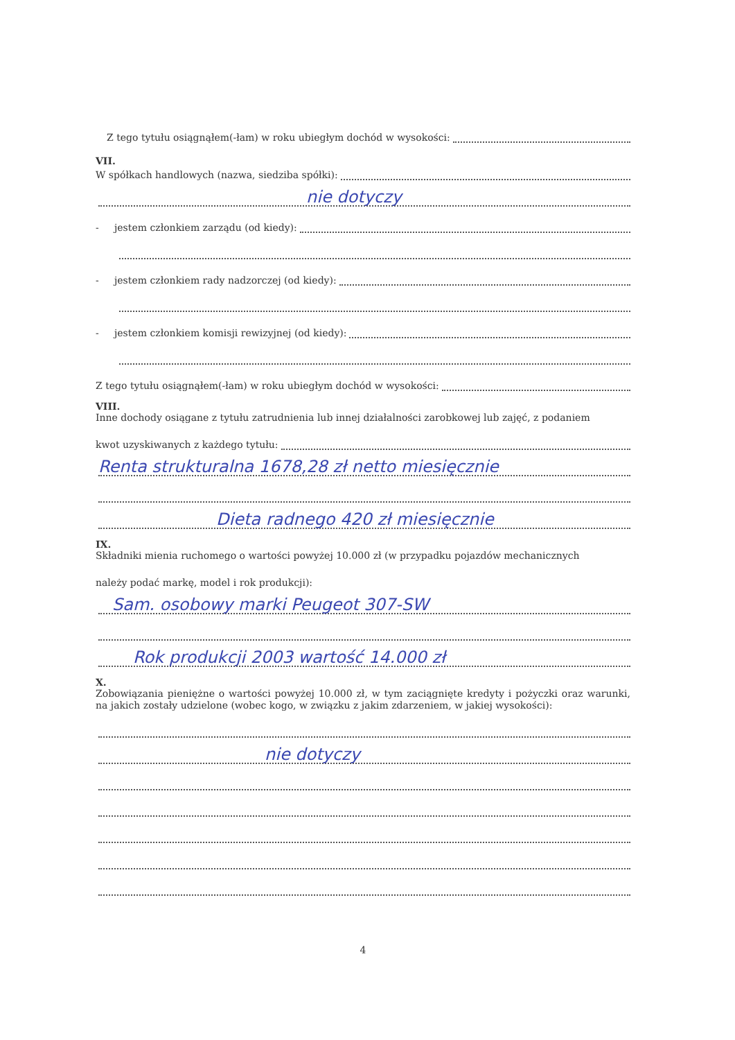Z tego tytułu osiągnąłem(-łam) w roku ubiegłym dochód w wysokości:
VII.
W spółkach handlowych (nazwa, siedziba spółki):
nie dotyczy
- jestem członkiem zarządu (od kiedy):
- jestem członkiem rady nadzorczej (od kiedy):
- jestem członkiem komisji rewizyjnej (od kiedy):
Z tego tytułu osiągnąłem(-łam) w roku ubiegłym dochód w wysokości:
VIII.
Inne dochody osiągane z tytułu zatrudnienia lub innej działalności zarobkowej lub zajęć, z podaniem
kwot uzyskiwanych z każdego tytułu:
Renta strukturalna 1678,28 zł netto miesięcznie
Dieta radnego 420 zł miesięcznie
IX.
Składniki mienia ruchomego o wartości powyżej 10.000 zł (w przypadku pojazdów mechanicznych
należy podać markę, model i rok produkcji):
Sam. osobowy marki Peugeot 307-SW
Rok produkcji 2003 wartość 14.000 zł
X.
Zobowiązania pieniężne o wartości powyżej 10.000 zł, w tym zaciągnięte kredyty i pożyczki oraz warunki, na jakich zostały udzielone (wobec kogo, w związku z jakim zdarzeniem, w jakiej wysokości):
nie dotyczy
4